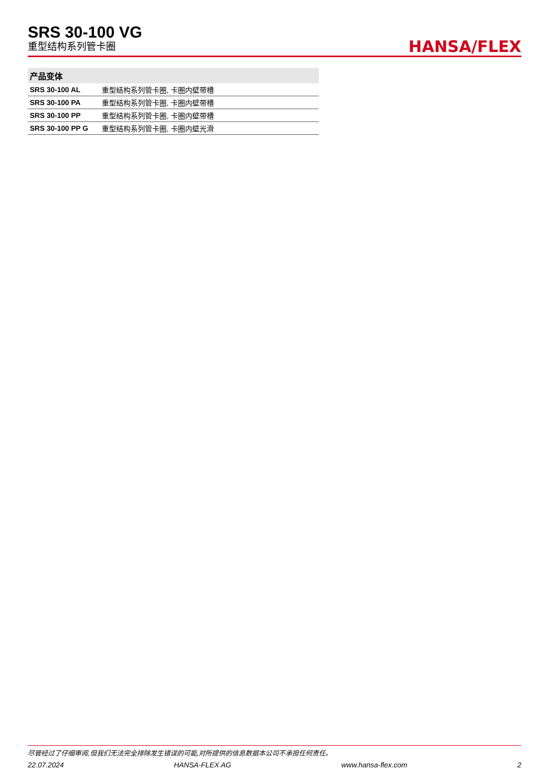SRS 30-100 VG
重型结构系列管卡圈
HANSA/FLEX
| 产品变体 | |
| --- | --- |
| SRS 30-100 AL | 重型结构系列管卡圈, 卡圈内壁带槽 |
| SRS 30-100 PA | 重型结构系列管卡圈, 卡圈内壁带槽 |
| SRS 30-100 PP | 重型结构系列管卡圈, 卡圈内壁带槽 |
| SRS 30-100 PP G | 重型结构系列管卡圈, 卡圈内壁光滑 |
尽管经过了仔细审阅,但我们无法完全排除发生错误的可能,对所提供的信息数据本公司不承担任何责任。
22.07.2024 HANSA-FLEX AG www.hansa-flex.com 2